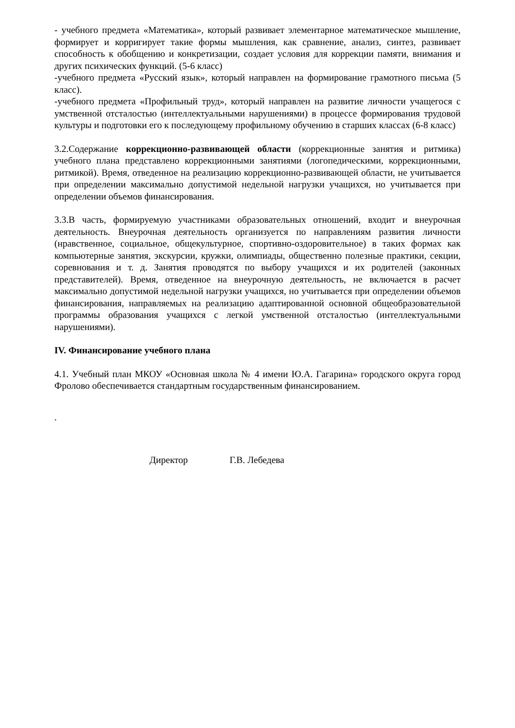- учебного предмета «Математика», который развивает элементарное математическое мышление, формирует и корригирует такие формы мышления, как сравнение, анализ, синтез, развивает способность к обобщению и конкретизации, создает условия для коррекции памяти, внимания и других психических функций. (5-6 класс)
-учебного предмета «Русский язык», который направлен на формирование грамотного письма (5 класс).
-учебного предмета «Профильный труд», который направлен на развитие личности учащегося с умственной отсталостью (интеллектуальными нарушениями) в процессе формирования трудовой культуры и подготовки его к последующему профильному обучению в старших классах (6-8 класс)
3.2.Содержание коррекционно-развивающей области (коррекционные занятия и ритмика) учебного плана представлено коррекционными занятиями (логопедическими, коррекционными, ритмикой). Время, отведенное на реализацию коррекционно-развивающей области, не учитывается при определении максимально допустимой недельной нагрузки учащихся, но учитывается при определении объемов финансирования.
3.3.В часть, формируемую участниками образовательных отношений, входит и внеурочная деятельность. Внеурочная деятельность организуется по направлениям развития личности (нравственное, социальное, общекультурное, спортивно-оздоровительное) в таких формах как компьютерные занятия, экскурсии, кружки, олимпиады, общественно полезные практики, секции, соревнования и т. д. Занятия проводятся по выбору учащихся и их родителей (законных представителей). Время, отведенное на внеурочную деятельность, не включается в расчет максимально допустимой недельной нагрузки учащихся, но учитывается при определении объемов финансирования, направляемых на реализацию адаптированной основной общеобразовательной программы образования учащихся с легкой умственной отсталостью (интеллектуальными нарушениями).
IV. Финансирование учебного плана
4.1. Учебный план МКОУ «Основная школа № 4 имени Ю.А. Гагарина» городского округа город Фролово обеспечивается стандартным государственным финансированием.
.
Директор Г.В. Лебедева